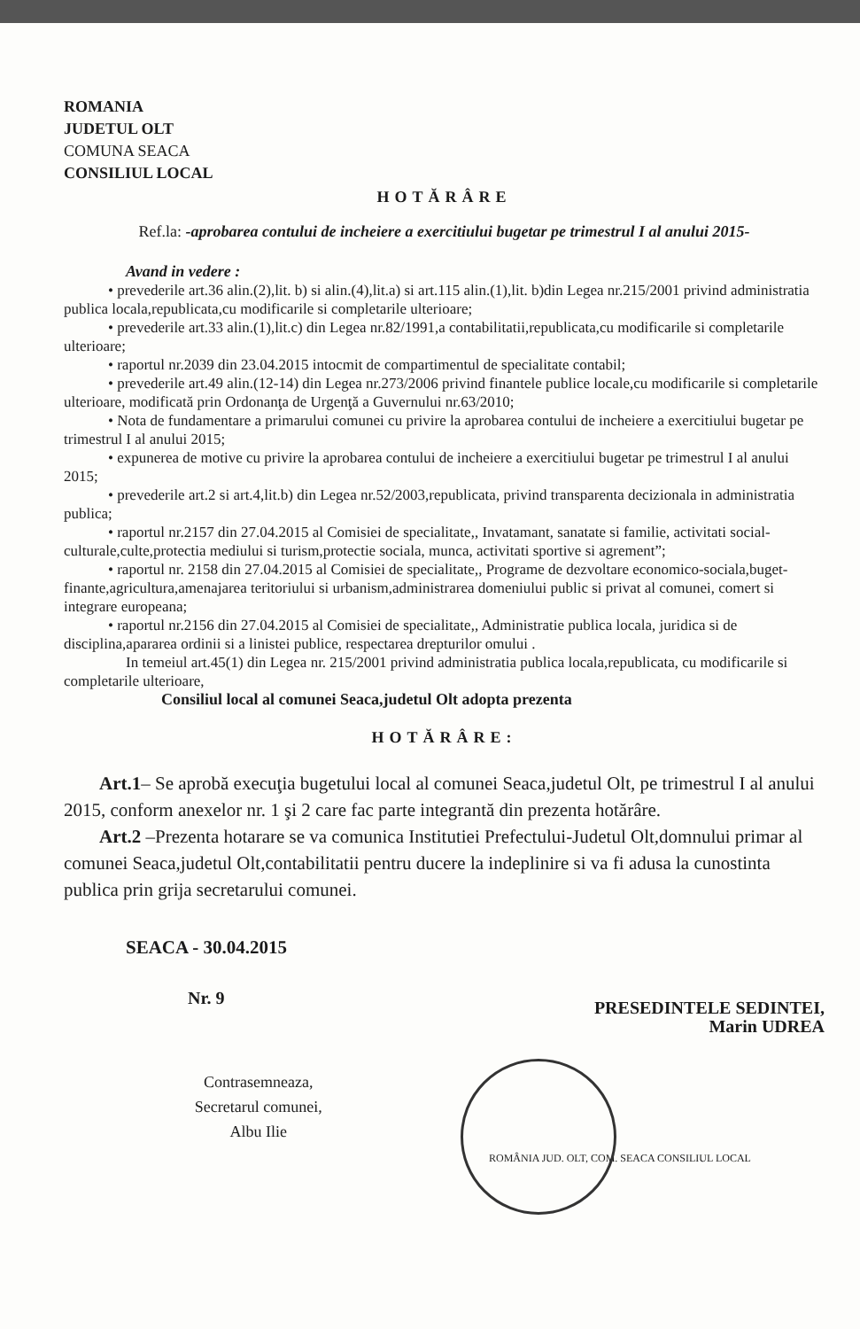ROMANIA
JUDETUL OLT
COMUNA SEACA
CONSILIUL LOCAL
HOTĂRÂRE
Ref.la: -aprobarea contului de incheiere a exercitiului bugetar pe trimestrul I al anului 2015-
Avand in vedere :
• prevederile art.36 alin.(2),lit. b) si alin.(4),lit.a) si art.115 alin.(1),lit. b)din Legea nr.215/2001 privind administratia publica locala,republicata,cu modificarile si completarile ulterioare;
• prevederile art.33 alin.(1),lit.c) din Legea nr.82/1991,a contabilitatii,republicata,cu modificarile si completarile ulterioare;
• raportul nr.2039 din 23.04.2015 intocmit de compartimentul de specialitate contabil;
• prevederile art.49 alin.(12-14) din Legea nr.273/2006 privind finantele publice locale,cu modificarile si completarile ulterioare, modificată prin Ordonanţa de Urgenţă a Guvernului nr.63/2010;
• Nota de fundamentare a primarului comunei cu privire la aprobarea contului de incheiere a exercitiului bugetar pe trimestrul I al anului 2015;
• expunerea de motive cu privire la aprobarea contului de incheiere a exercitiului bugetar pe trimestrul I al anului 2015;
• prevederile art.2 si art.4,lit.b) din Legea nr.52/2003,republicata, privind transparenta decizionala in administratia publica;
• raportul nr.2157 din 27.04.2015 al Comisiei de specialitate,, Invatamant, sanatate si familie, activitati social-culturale,culte,protectia mediului si turism,protectie sociala, munca, activitati sportive si agrement”;
• raportul nr. 2158 din 27.04.2015 al Comisiei de specialitate,, Programe de dezvoltare economico-sociala,buget-finante,agricultura,amenajarea teritoriului si urbanism,administrarea domeniului public si privat al comunei, comert si integrare europeana;
• raportul nr.2156 din 27.04.2015 al Comisiei de specialitate,, Administratie publica locala, juridica si de disciplina,apararea ordinii si a linistei publice, respectarea drepturilor omului .
In temeiul art.45(1) din Legea nr. 215/2001 privind administratia publica locala,republicata, cu modificarile si completarile ulterioare,
Consiliul local al comunei Seaca,judetul Olt adopta prezenta
HOTĂRÂRE:
Art.1– Se aprobă execuţia bugetului local al comunei Seaca,judetul Olt, pe trimestrul I al anului 2015, conform anexelor nr. 1 şi 2 care fac parte integrantă din prezenta hotărâre.
Art.2 –Prezenta hotarare se va comunica Institutiei Prefectului-Judetul Olt,domnului primar al comunei Seaca,judetul Olt,contabilitatii pentru ducere la indeplinire si va fi adusa la cunostinta publica prin grija secretarului comunei.
SEACA - 30.04.2015
Nr. 9
Contrasemneaza,
Secretarul comunei,
Albu Ilie
PRESEDINTELE SEDINTEI,
Marin UDREA
ROMÂNIA JUD. OLT, COM. SEACA CONSILIUL LOCAL